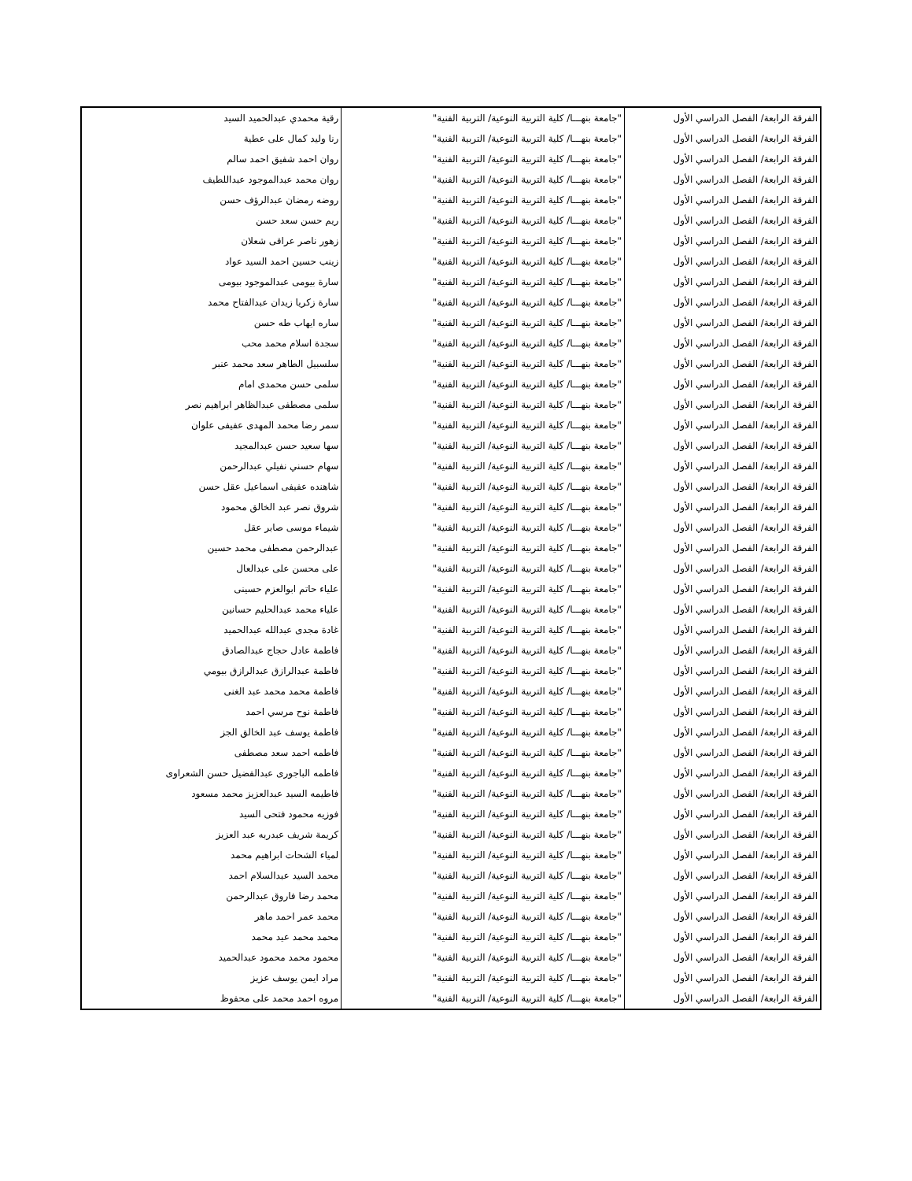| الفرقة الرابعة/ الفصل الدراسي الأول | "جامعة بنهـــا/ كلية التربية النوعية/ التربية الفنية" | رقية محمدي عبدالحميد السيد |
| الفرقة الرابعة/ الفصل الدراسي الأول | "جامعة بنهـــا/ كلية التربية النوعية/ التربية الفنية" | رنا وليد كمال على عطية |
| الفرقة الرابعة/ الفصل الدراسي الأول | "جامعة بنهـــا/ كلية التربية النوعية/ التربية الفنية" | روان احمد شفيق احمد سالم |
| الفرقة الرابعة/ الفصل الدراسي الأول | "جامعة بنهـــا/ كلية التربية النوعية/ التربية الفنية" | روان محمد عبدالموجود عبداللطيف |
| الفرقة الرابعة/ الفصل الدراسي الأول | "جامعة بنهـــا/ كلية التربية النوعية/ التربية الفنية" | روضه رمضان عبدالرؤف حسن |
| الفرقة الرابعة/ الفصل الدراسي الأول | "جامعة بنهـــا/ كلية التربية النوعية/ التربية الفنية" | ريم حسن سعد حسن |
| الفرقة الرابعة/ الفصل الدراسي الأول | "جامعة بنهـــا/ كلية التربية النوعية/ التربية الفنية" | زهور ناصر عراقى شعلان |
| الفرقة الرابعة/ الفصل الدراسي الأول | "جامعة بنهـــا/ كلية التربية النوعية/ التربية الفنية" | زينب حسين احمد السيد عواد |
| الفرقة الرابعة/ الفصل الدراسي الأول | "جامعة بنهـــا/ كلية التربية النوعية/ التربية الفنية" | سارة بيومى عبدالموجود بيومى |
| الفرقة الرابعة/ الفصل الدراسي الأول | "جامعة بنهـــا/ كلية التربية النوعية/ التربية الفنية" | سارة زكريا زيدان عبدالفتاح محمد |
| الفرقة الرابعة/ الفصل الدراسي الأول | "جامعة بنهـــا/ كلية التربية النوعية/ التربية الفنية" | ساره ايهاب طه حسن |
| الفرقة الرابعة/ الفصل الدراسي الأول | "جامعة بنهـــا/ كلية التربية النوعية/ التربية الفنية" | سجدة اسلام محمد محب |
| الفرقة الرابعة/ الفصل الدراسي الأول | "جامعة بنهـــا/ كلية التربية النوعية/ التربية الفنية" | سلسبيل الطاهر سعد محمد عنبر |
| الفرقة الرابعة/ الفصل الدراسي الأول | "جامعة بنهـــا/ كلية التربية النوعية/ التربية الفنية" | سلمى حسن محمدى امام |
| الفرقة الرابعة/ الفصل الدراسي الأول | "جامعة بنهـــا/ كلية التربية النوعية/ التربية الفنية" | سلمى مصطفى عبدالظاهر ابراهيم نصر |
| الفرقة الرابعة/ الفصل الدراسي الأول | "جامعة بنهـــا/ كلية التربية النوعية/ التربية الفنية" | سمر رضا محمد المهدى عفيفى علوان |
| الفرقة الرابعة/ الفصل الدراسي الأول | "جامعة بنهـــا/ كلية التربية النوعية/ التربية الفنية" | سها سعيد حسن عبدالمجيد |
| الفرقة الرابعة/ الفصل الدراسي الأول | "جامعة بنهـــا/ كلية التربية النوعية/ التربية الفنية" | سهام حسني نفيلي عبدالرحمن |
| الفرقة الرابعة/ الفصل الدراسي الأول | "جامعة بنهـــا/ كلية التربية النوعية/ التربية الفنية" | شاهنده عفيفى اسماعيل عقل حسن |
| الفرقة الرابعة/ الفصل الدراسي الأول | "جامعة بنهـــا/ كلية التربية النوعية/ التربية الفنية" | شروق نصر عبد الخالق محمود |
| الفرقة الرابعة/ الفصل الدراسي الأول | "جامعة بنهـــا/ كلية التربية النوعية/ التربية الفنية" | شيماء موسى صابر عقل |
| الفرقة الرابعة/ الفصل الدراسي الأول | "جامعة بنهـــا/ كلية التربية النوعية/ التربية الفنية" | عبدالرحمن مصطفى محمد حسين |
| الفرقة الرابعة/ الفصل الدراسي الأول | "جامعة بنهـــا/ كلية التربية النوعية/ التربية الفنية" | على محسن على عبدالعال |
| الفرقة الرابعة/ الفصل الدراسي الأول | "جامعة بنهـــا/ كلية التربية النوعية/ التربية الفنية" | علياء حاتم ابوالعزم حسينى |
| الفرقة الرابعة/ الفصل الدراسي الأول | "جامعة بنهـــا/ كلية التربية النوعية/ التربية الفنية" | علياء محمد عبدالحليم حسانين |
| الفرقة الرابعة/ الفصل الدراسي الأول | "جامعة بنهـــا/ كلية التربية النوعية/ التربية الفنية" | غادة مجدى عبدالله عبدالحميد |
| الفرقة الرابعة/ الفصل الدراسي الأول | "جامعة بنهـــا/ كلية التربية النوعية/ التربية الفنية" | فاطمة عادل حجاج عبدالصادق |
| الفرقة الرابعة/ الفصل الدراسي الأول | "جامعة بنهـــا/ كلية التربية النوعية/ التربية الفنية" | فاطمة عبدالرازق عبدالرازق بيومي |
| الفرقة الرابعة/ الفصل الدراسي الأول | "جامعة بنهـــا/ كلية التربية النوعية/ التربية الفنية" | فاطمة محمد محمد عبد الغنى |
| الفرقة الرابعة/ الفصل الدراسي الأول | "جامعة بنهـــا/ كلية التربية النوعية/ التربية الفنية" | فاطمة نوح مرسي احمد |
| الفرقة الرابعة/ الفصل الدراسي الأول | "جامعة بنهـــا/ كلية التربية النوعية/ التربية الفنية" | فاطمة يوسف عبد الخالق الجز |
| الفرقة الرابعة/ الفصل الدراسي الأول | "جامعة بنهـــا/ كلية التربية النوعية/ التربية الفنية" | فاطمه احمد سعد مصطفى |
| الفرقة الرابعة/ الفصل الدراسي الأول | "جامعة بنهـــا/ كلية التربية النوعية/ التربية الفنية" | فاطمه الباجورى عبدالفضيل حسن الشعراوى |
| الفرقة الرابعة/ الفصل الدراسي الأول | "جامعة بنهـــا/ كلية التربية النوعية/ التربية الفنية" | فاطيمه السيد عبدالعزيز محمد مسعود |
| الفرقة الرابعة/ الفصل الدراسي الأول | "جامعة بنهـــا/ كلية التربية النوعية/ التربية الفنية" | فوزيه محمود فتحى السيد |
| الفرقة الرابعة/ الفصل الدراسي الأول | "جامعة بنهـــا/ كلية التربية النوعية/ التربية الفنية" | كريمة شريف عبدربه عبد العزيز |
| الفرقة الرابعة/ الفصل الدراسي الأول | "جامعة بنهـــا/ كلية التربية النوعية/ التربية الفنية" | لمياء الشحات ابراهيم محمد |
| الفرقة الرابعة/ الفصل الدراسي الأول | "جامعة بنهـــا/ كلية التربية النوعية/ التربية الفنية" | محمد السيد عبدالسلام احمد |
| الفرقة الرابعة/ الفصل الدراسي الأول | "جامعة بنهـــا/ كلية التربية النوعية/ التربية الفنية" | محمد رضا فاروق عبدالرحمن |
| الفرقة الرابعة/ الفصل الدراسي الأول | "جامعة بنهـــا/ كلية التربية النوعية/ التربية الفنية" | محمد عمر احمد ماهر |
| الفرقة الرابعة/ الفصل الدراسي الأول | "جامعة بنهـــا/ كلية التربية النوعية/ التربية الفنية" | محمد محمد عيد محمد |
| الفرقة الرابعة/ الفصل الدراسي الأول | "جامعة بنهـــا/ كلية التربية النوعية/ التربية الفنية" | محمود محمد محمود عبدالحميد |
| الفرقة الرابعة/ الفصل الدراسي الأول | "جامعة بنهـــا/ كلية التربية النوعية/ التربية الفنية" | مراد ايمن يوسف عزيز |
| الفرقة الرابعة/ الفصل الدراسي الأول | "جامعة بنهـــا/ كلية التربية النوعية/ التربية الفنية" | مروه احمد محمد على محفوظ |